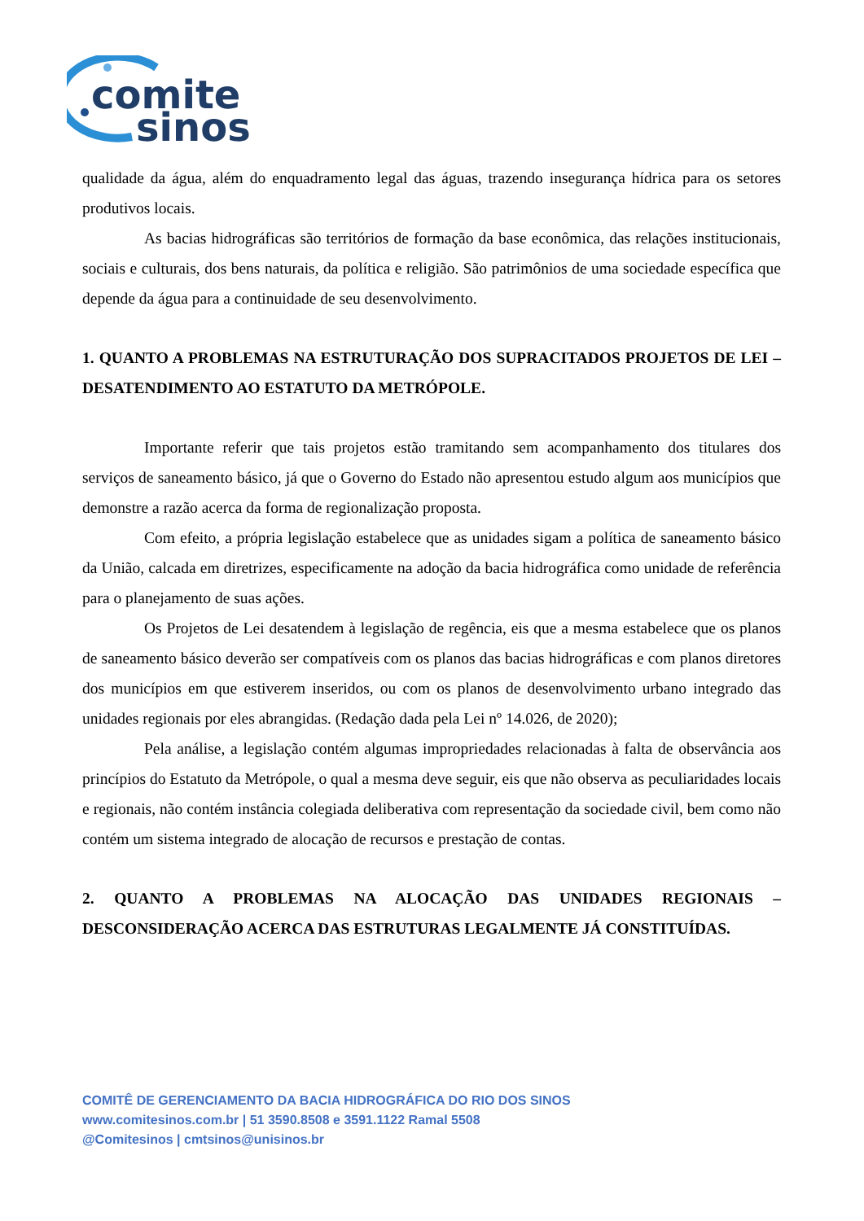comite
sinos
qualidade da água, além do enquadramento legal das águas, trazendo insegurança hídrica para os setores produtivos locais.
As bacias hidrográficas são territórios de formação da base econômica, das relações institucionais, sociais e culturais, dos bens naturais, da política e religião. São patrimônios de uma sociedade específica que depende da água para a continuidade de seu desenvolvimento.
1. QUANTO A PROBLEMAS NA ESTRUTURAÇÃO DOS SUPRACITADOS PROJETOS DE LEI – DESATENDIMENTO AO ESTATUTO DA METRÓPOLE.
Importante referir que tais projetos estão tramitando sem acompanhamento dos titulares dos serviços de saneamento básico, já que o Governo do Estado não apresentou estudo algum aos municípios que demonstre a razão acerca da forma de regionalização proposta.
Com efeito, a própria legislação estabelece que as unidades sigam a política de saneamento básico da União, calcada em diretrizes, especificamente na adoção da bacia hidrográfica como unidade de referência para o planejamento de suas ações.
Os Projetos de Lei desatendem à legislação de regência, eis que a mesma estabelece que os planos de saneamento básico deverão ser compatíveis com os planos das bacias hidrográficas e com planos diretores dos municípios em que estiverem inseridos, ou com os planos de desenvolvimento urbano integrado das unidades regionais por eles abrangidas. (Redação dada pela Lei nº 14.026, de 2020);
Pela análise, a legislação contém algumas impropriedades relacionadas à falta de observância aos princípios do Estatuto da Metrópole, o qual a mesma deve seguir, eis que não observa as peculiaridades locais e regionais, não contém instância colegiada deliberativa com representação da sociedade civil, bem como não contém um sistema integrado de alocação de recursos e prestação de contas.
2. QUANTO A PROBLEMAS NA ALOCAÇÃO DAS UNIDADES REGIONAIS – DESCONSIDERAÇÃO ACERCA DAS ESTRUTURAS LEGALMENTE JÁ CONSTITUÍDAS.
COMITÊ DE GERENCIAMENTO DA BACIA HIDROGRÁFICA DO RIO DOS SINOS
www.comitesinos.com.br | 51 3590.8508 e 3591.1122 Ramal 5508
@Comitesinos | cmtsinos@unisinos.br